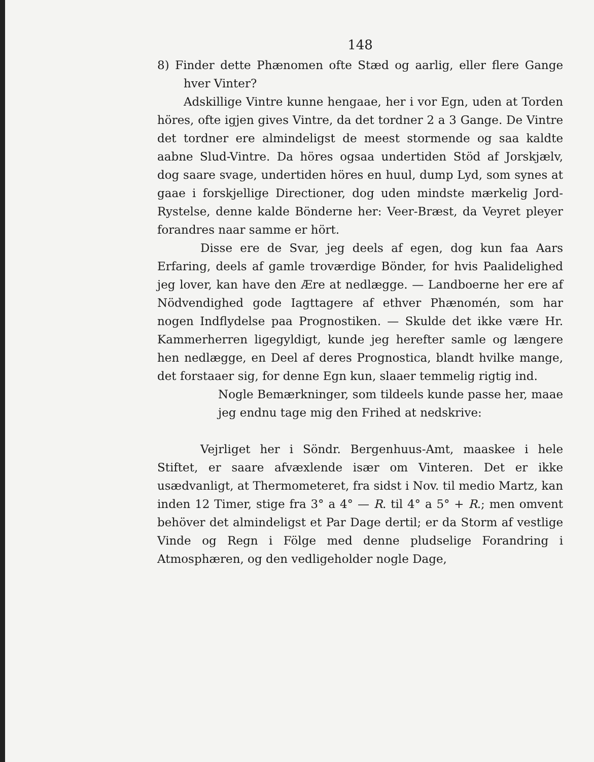148
8) Finder dette Phænomen ofte Stæd og aarlig, eller flere Gange hver Vinter?
Adskillige Vintre kunne hengaae, her i vor Egn, uden at Torden höres, ofte igjen gives Vintre, da det tordner 2 a 3 Gange. De Vintre det tordner ere almindeligst de meest stormende og saa kaldte aabne Slud-Vintre. Da höres ogsaa undertiden Stöd af Jorskjælv, dog saare svage, undertiden höres en huul, dump Lyd, som synes at gaae i forskjellige Directioner, dog uden mindste mærkelig Jord-Rystelse, denne kalde Bönderne her: Veer-Bræst, da Veyret pleyer forandres naar samme er hört.
Disse ere de Svar, jeg deels af egen, dog kun faa Aars Erfaring, deels af gamle troværdige Bönder, for hvis Paalidelighed jeg lover, kan have den Ære at nedlægge. — Landboerne her ere af Nödvendighed gode Iagttagere af ethver Phænomén, som har nogen Indflydelse paa Prognostiken. — Skulde det ikke være Hr. Kammerherren ligegyldigt, kunde jeg herefter samle og længere hen nedlægge, en Deel af deres Prognostica, blandt hvilke mange, det forstaaer sig, for denne Egn kun, slaaer temmelig rigtig ind.
Nogle Bemærkninger, som tildeels kunde passe her, maae jeg endnu tage mig den Frihed at nedskrive:
Vejrliget her i Söndr. Bergenhuus-Amt, maaskee i hele Stiftet, er saare afvæxlende især om Vinteren. Det er ikke usædvanligt, at Thermometeret, fra sidst i Nov. til medio Martz, kan inden 12 Timer, stige fra 3° a 4° — R. til 4° a 5° + R.; men omvent behöver det almindeligst et Par Dage dertil; er da Storm af vestlige Vinde og Regn i Fölge med denne pludselige Forandring i Atmosphæren, og den vedligeholder nogle Dage,